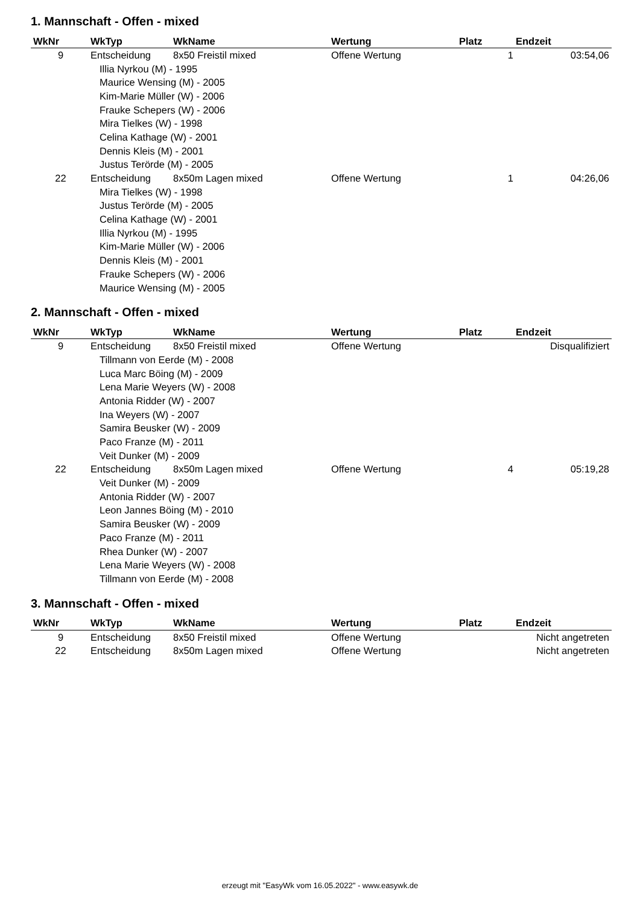1. Mannschaft - Offen - mixed
| WkNr | WkTyp | WkName | Wertung | Platz | Endzeit |
| --- | --- | --- | --- | --- | --- |
| 9 | Entscheidung | 8x50 Freistil mixed | Offene Wertung | 1 | 03:54,06 |
| Illia Nyrkou (M) - 1995 | | | | | |
| Maurice Wensing (M) - 2005 | | | | | |
| Kim-Marie Müller (W) - 2006 | | | | | |
| Frauke Schepers (W) - 2006 | | | | | |
| Mira Tielkes (W) - 1998 | | | | | |
| Celina Kathage (W) - 2001 | | | | | |
| Dennis Kleis (M) - 2001 | | | | | |
| Justus Terörde (M) - 2005 | | | | | |
| 22 | Entscheidung | 8x50m Lagen mixed | Offene Wertung | 1 | 04:26,06 |
| Mira Tielkes (W) - 1998 | | | | | |
| Justus Terörde (M) - 2005 | | | | | |
| Celina Kathage (W) - 2001 | | | | | |
| Illia Nyrkou (M) - 1995 | | | | | |
| Kim-Marie Müller (W) - 2006 | | | | | |
| Dennis Kleis (M) - 2001 | | | | | |
| Frauke Schepers (W) - 2006 | | | | | |
| Maurice Wensing (M) - 2005 | | | | | |
2. Mannschaft - Offen - mixed
| WkNr | WkTyp | WkName | Wertung | Platz | Endzeit |
| --- | --- | --- | --- | --- | --- |
| 9 | Entscheidung | 8x50 Freistil mixed | Offene Wertung | | Disqualifiziert |
| Tillmann von Eerde (M) - 2008 | | | | | |
| Luca Marc Böing (M) - 2009 | | | | | |
| Lena Marie Weyers (W) - 2008 | | | | | |
| Antonia Ridder (W) - 2007 | | | | | |
| Ina Weyers (W) - 2007 | | | | | |
| Samira Beusker (W) - 2009 | | | | | |
| Paco Franze (M) - 2011 | | | | | |
| Veit Dunker (M) - 2009 | | | | | |
| 22 | Entscheidung | 8x50m Lagen mixed | Offene Wertung | 4 | 05:19,28 |
| Veit Dunker (M) - 2009 | | | | | |
| Antonia Ridder (W) - 2007 | | | | | |
| Leon Jannes Böing (M) - 2010 | | | | | |
| Samira Beusker (W) - 2009 | | | | | |
| Paco Franze (M) - 2011 | | | | | |
| Rhea Dunker (W) - 2007 | | | | | |
| Lena Marie Weyers (W) - 2008 | | | | | |
| Tillmann von Eerde (M) - 2008 | | | | | |
3. Mannschaft - Offen - mixed
| WkNr | WkTyp | WkName | Wertung | Platz | Endzeit |
| --- | --- | --- | --- | --- | --- |
| 9 | Entscheidung | 8x50 Freistil mixed | Offene Wertung | | Nicht angetreten |
| 22 | Entscheidung | 8x50m Lagen mixed | Offene Wertung | | Nicht angetreten |
erzeugt mit "EasyWk vom 16.05.2022" - www.easywk.de